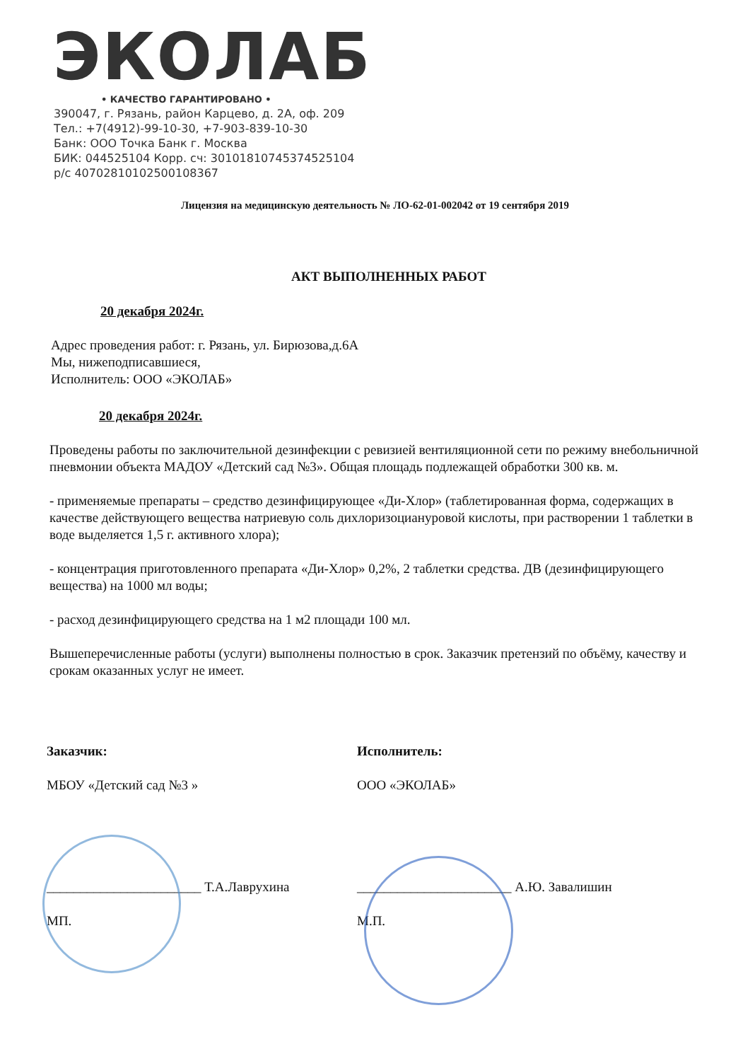ЭКОЛАБ • КАЧЕСТВО ГАРАНТИРОВАНО •
390047, г. Рязань, район Карцево, д. 2А, оф. 209
Тел.: +7(4912)-99-10-30, +7-903-839-10-30
Банк: ООО Точка Банк г. Москва
БИК: 044525104 Корр. сч: 30101810745374525104
р/с 40702810102500108367
Лицензия на медицинскую деятельность № ЛО-62-01-002042 от 19 сентября 2019
АКТ ВЫПОЛНЕННЫХ РАБОТ
20 декабря 2024г.
Адрес проведения работ: г. Рязань, ул. Бирюзова,д.6А
Мы, нижеподписавшиеся,
Исполнитель: ООО «ЭКОЛАБ»
20 декабря 2024г.
Проведены работы по заключительной дезинфекции с ревизией вентиляционной сети по режиму внебольничной пневмонии объекта МАДОУ «Детский сад №3». Общая площадь подлежащей обработки 300 кв. м.
- применяемые препараты – средство дезинфицирующее «Ди-Хлор» (таблетированная форма, содержащих в качестве действующего вещества натриевую соль дихлоризоциануровой кислоты, при растворении 1 таблетки в воде выделяется 1,5 г. активного хлора);
- концентрация приготовленного препарата «Ди-Хлор» 0,2%, 2 таблетки средства. ДВ (дезинфицирующего вещества) на 1000 мл воды;
- расход дезинфицирующего средства на 1 м2 площади 100 мл.
Вышеперечисленные работы (услуги) выполнены полностью в срок. Заказчик претензий по объёму, качеству и срокам оказанных услуг не имеет.
Заказчик:
МБОУ «Детский сад №3 »
_______________________ Т.А.Лаврухина
МП.
Исполнитель:
ООО «ЭКОЛАБ»
_______________________ А.Ю. Завалишин
М.П.